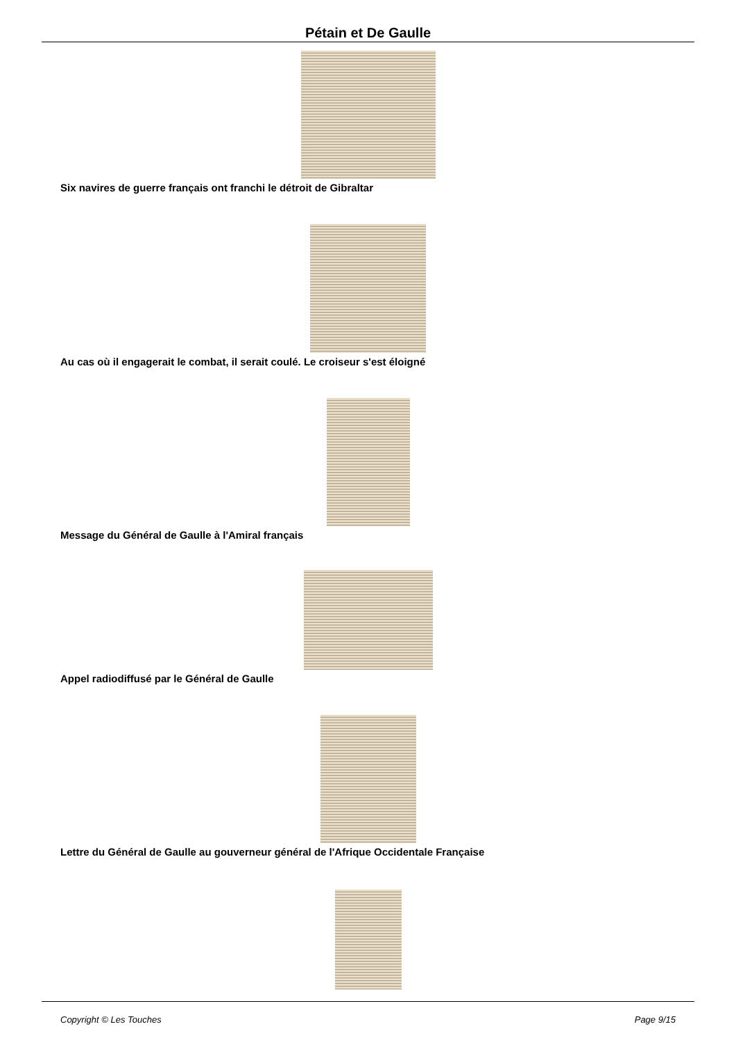Pétain et De Gaulle
Six navires de guerre français ont franchi le détroit de Gibraltar
Au cas où il engagerait le combat, il serait coulé. Le croiseur s'est éloigné
Message du Général de Gaulle à l'Amiral français
Appel radiodiffusé par le Général de Gaulle
Lettre du Général de Gaulle au gouverneur général de l'Afrique Occidentale Française
Copyright © Les Touches Page 9/15